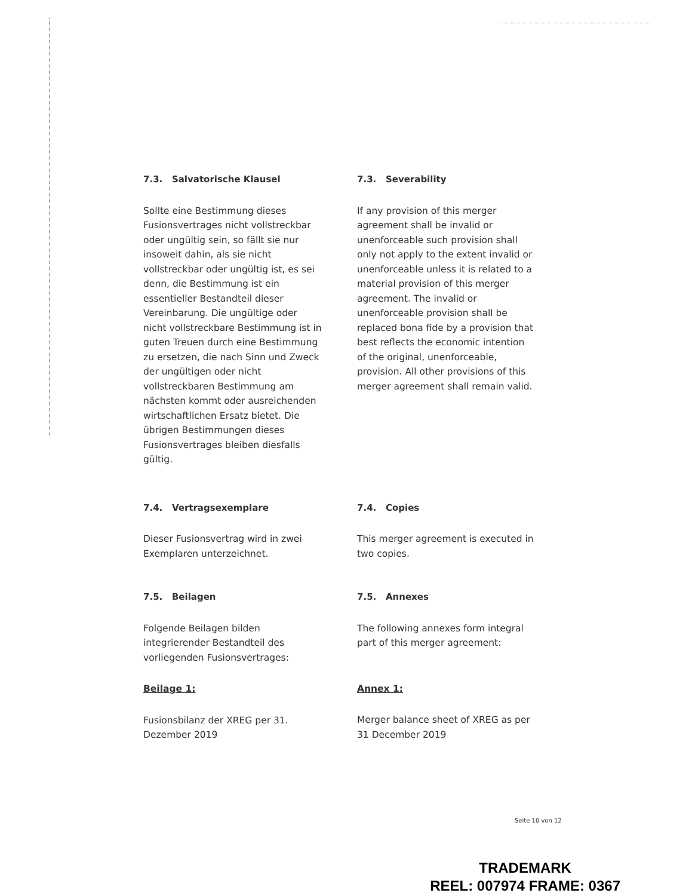7.3. Salvatorische Klausel
Sollte eine Bestimmung dieses Fusionsvertrages nicht vollstreckbar oder ungültig sein, so fällt sie nur insoweit dahin, als sie nicht vollstreckbar oder ungültig ist, es sei denn, die Bestimmung ist ein essentieller Bestandteil dieser Vereinbarung. Die ungültige oder nicht vollstreckbare Bestimmung ist in guten Treuen durch eine Bestimmung zu ersetzen, die nach Sinn und Zweck der ungültigen oder nicht vollstreckbaren Bestimmung am nächsten kommt oder ausreichenden wirtschaftlichen Ersatz bietet. Die übrigen Bestimmungen dieses Fusionsvertrages bleiben diesfalls gültig.
7.3. Severability
If any provision of this merger agreement shall be invalid or unenforceable such provision shall only not apply to the extent invalid or unenforceable unless it is related to a material provision of this merger agreement. The invalid or unenforceable provision shall be replaced bona fide by a provision that best reflects the economic intention of the original, unenforceable, provision. All other provisions of this merger agreement shall remain valid.
7.4. Vertragsexemplare
Dieser Fusionsvertrag wird in zwei Exemplaren unterzeichnet.
7.4. Copies
This merger agreement is executed in two copies.
7.5. Beilagen
Folgende Beilagen bilden integrierender Bestandteil des vorliegenden Fusionsvertrages:
Beilage 1:
Fusionsbilanz der XREG per 31. Dezember 2019
7.5. Annexes
The following annexes form integral part of this merger agreement:
Annex 1:
Merger balance sheet of XREG as per 31 December 2019
Seite 10 von 12
TRADEMARK
REEL: 007974 FRAME: 0367